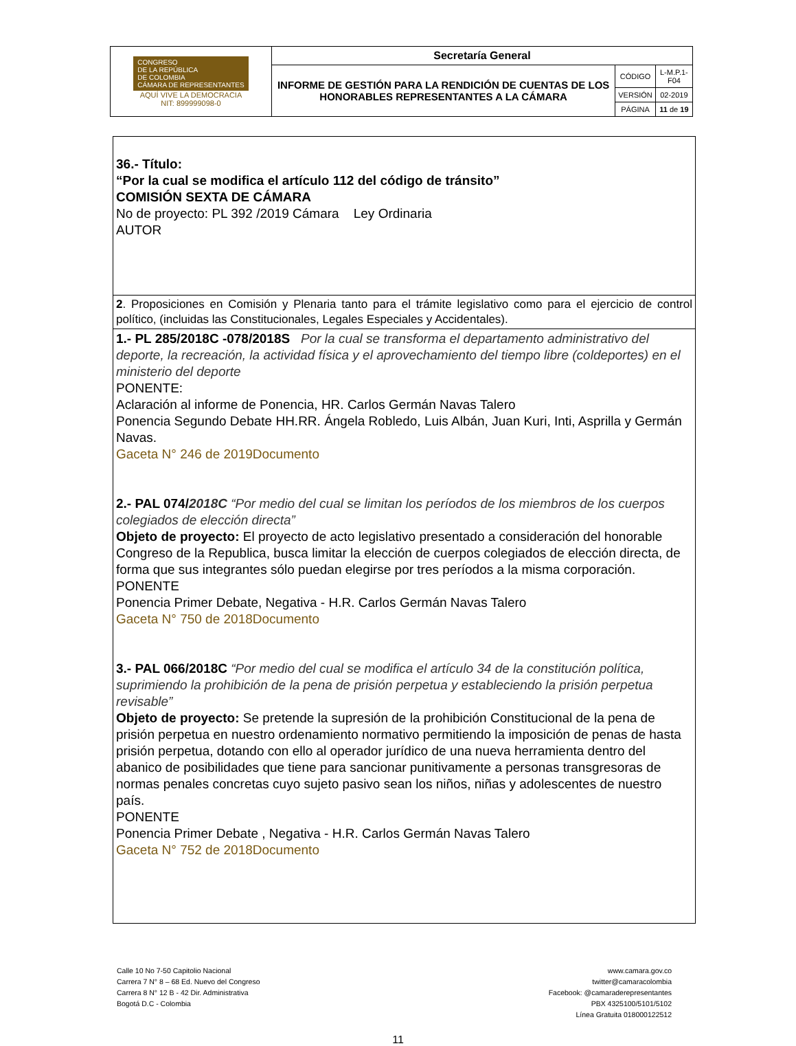| CONGRESO DE LA REPÚBLICA DE COLOMBIA CÁMARA DE REPRESENTANTES AQUÍ VIVE LA DEMOCRACIA NIT: 899999098-0 | Secretaría General | | |
| | INFORME DE GESTIÓN PARA LA RENDICIÓN DE CUENTAS DE LOS HONORABLES REPRESENTANTES A LA CÁMARA | CÓDIGO | L-M.P.1-F04 |
| | | VERSIÓN | 02-2019 |
| | | PÁGINA | 11 de 19 |
| 36.- Título: “Por la cual se modifica el artículo 112 del código de tránsito” COMISIÓN SEXTA DE CÁMARA No de proyecto: PL 392 /2019 Cámara Ley Ordinaria AUTOR |
| 2 . Proposiciones en Comisión y Plenaria tanto para el trámite legislativo como para el ejercicio de control político, (incluidas las Constitucionales, Legales Especiales y Accidentales). |
| 1.- PL 285/2018C -078/2018S Por la cual se transforma el departamento administrativo del deporte, la recreación, la actividad física y el aprovechamiento del tiempo libre (coldeportes) en el ministerio del deporte PONENTE: Aclaración al informe de Ponencia, HR. Carlos Germán Navas Talero Ponencia Segundo Debate HH.RR. Ángela Robledo, Luis Albán, Juan Kuri, Inti, Asprilla y Germán Navas. Gaceta N° 246 de 2019Documento 2.- PAL 074/ 2018C “Por medio del cual se limitan los períodos de los miembros de los cuerpos colegiados de elección directa” Objeto de proyecto: El proyecto de acto legislativo presentado a consideración del honorable Congreso de la Republica, busca limitar la elección de cuerpos colegiados de elección directa, de forma que sus integrantes sólo puedan elegirse por tres períodos a la misma corporación. PONENTE Ponencia Primer Debate, Negativa - H.R. Carlos Germán Navas Talero Gaceta N° 750 de 2018Documento 3.- PAL 066/2018C “Por medio del cual se modifica el artículo 34 de la constitución política, suprimiendo la prohibición de la pena de prisión perpetua y estableciendo la prisión perpetua revisable” Objeto de proyecto: Se pretende la supresión de la prohibición Constitucional de la pena de prisión perpetua en nuestro ordenamiento normativo permitiendo la imposición de penas de hasta prisión perpetua, dotando con ello al operador jurídico de una nueva herramienta dentro del abanico de posibilidades que tiene para sancionar punitivamente a personas transgresoras de normas penales concretas cuyo sujeto pasivo sean los niños, niñas y adolescentes de nuestro país. PONENTE Ponencia Primer Debate , Negativa - H.R. Carlos Germán Navas Talero Gaceta N° 752 de 2018Documento |
Calle 10 No 7-50 Capitolio Nacional
Carrera 7 N° 8 – 68 Ed. Nuevo del Congreso
Carrera 8 N° 12 B - 42 Dir. Administrativa
Bogotá D.C - Colombia
www.camara.gov.co
twitter@camaracolombia
Facebook: @camaraderepresentantes
PBX 4325100/5101/5102
Línea Gratuita 018000122512
11